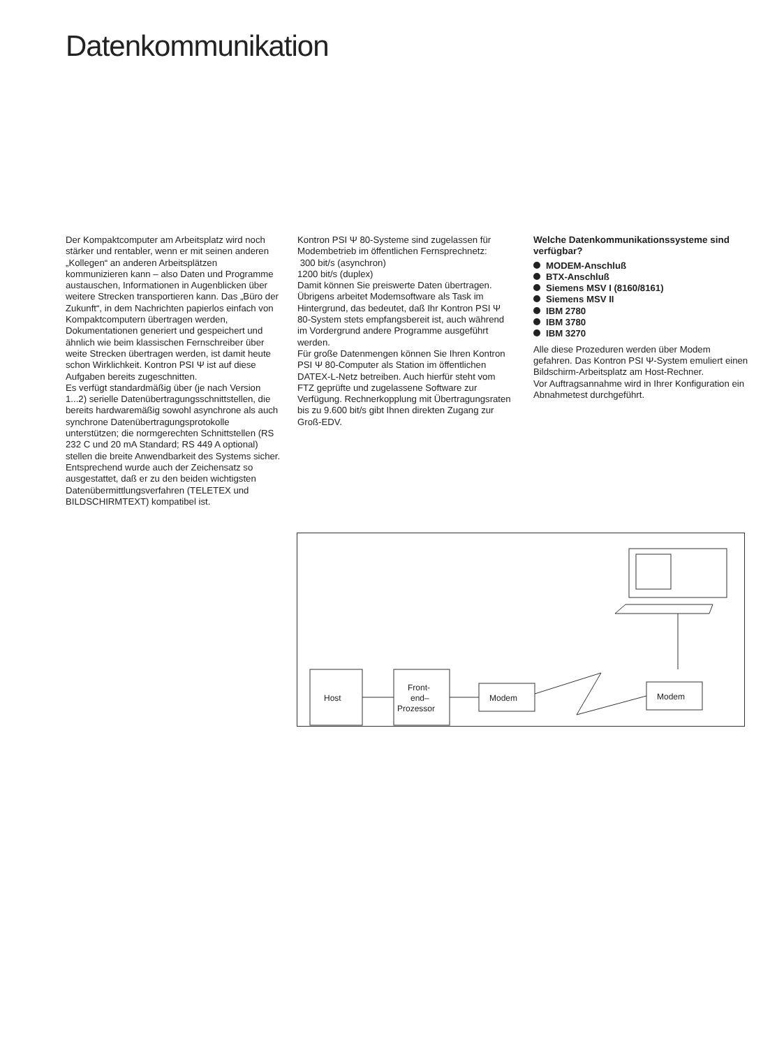Datenkommunikation
Der Kompaktcomputer am Arbeitsplatz wird noch stärker und rentabler, wenn er mit seinen anderen „Kollegen“ an anderen Arbeitsplätzen kommunizieren kann – also Daten und Programme austauschen, Informationen in Augenblicken über weitere Strecken transportieren kann. Das „Büro der Zukunft“, in dem Nachrichten papierlos einfach von Kompaktcomputern übertragen werden, Dokumentationen generiert und gespeichert und ähnlich wie beim klassischen Fernschreiber über weite Strecken übertragen werden, ist damit heute schon Wirklichkeit. Kontron PSI Ψ ist auf diese Aufgaben bereits zugeschnitten.
Es verfügt standardmäßig über (je nach Version 1...2) serielle Datenübertragungsschnittstellen, die bereits hardwaremäßig sowohl asynchrone als auch synchrone Datenübertragungsprotokolle unterstützen; die normgerechten Schnittstellen (RS 232 C und 20 mA Standard; RS 449 A optional) stellen die breite Anwendbarkeit des Systems sicher.
Entsprechend wurde auch der Zeichensatz so ausgestattet, daß er zu den beiden wichtigsten Datenübermittlungsverfahren (TELETEX und BILDSCHIRMTEXT) kompatibel ist.
Kontron PSI Ψ 80-Systeme sind zugelassen für Modembetrieb im öffentlichen Fernsprechnetz:
300 bit/s (asynchron)
1200 bit/s (duplex)
Damit können Sie preiswerte Daten übertragen. Übrigens arbeitet Modemsoftware als Task im Hintergrund, das bedeutet, daß Ihr Kontron PSI Ψ 80-System stets empfangsbereit ist, auch während im Vordergrund andere Programme ausgeführt werden.
Für große Datenmengen können Sie Ihren Kontron PSI Ψ 80-Computer als Station im öffentlichen DATEX-L-Netz betreiben. Auch hierfür steht vom FTZ geprüfte und zugelassene Software zur Verfügung. Rechnerkopplung mit Übertragungsraten bis zu 9.600 bit/s gibt Ihnen direkten Zugang zur Groß-EDV.
Welche Datenkommunikationssysteme sind verfügbar?
MODEM-Anschluß
BTX-Anschluß
Siemens MSV I (8160/8161)
Siemens MSV II
IBM 2780
IBM 3780
IBM 3270
Alle diese Prozeduren werden über Modem gefahren. Das Kontron PSI Ψ-System emuliert einen Bildschirm-Arbeitsplatz am Host-Rechner.
Vor Auftragsannahme wird in Ihrer Konfiguration ein Abnahmetest durchgeführt.
Host
Front-
end–
Prozessor
Modem
Modem